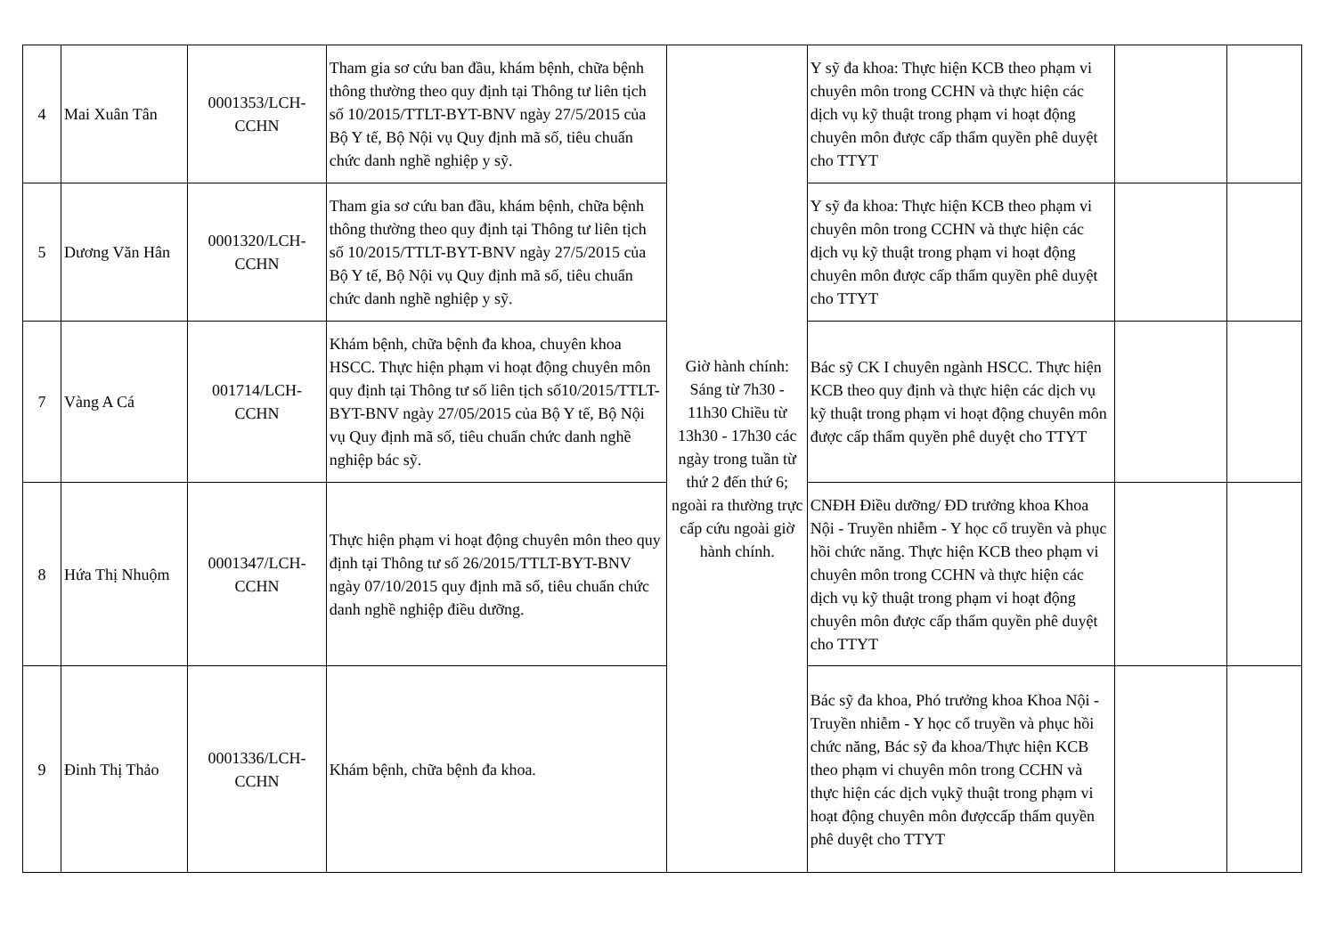| 4 | Mai Xuân Tân | 0001353/LCH-CCHN | Tham gia sơ cứu ban đầu, khám bệnh, chữa bệnh thông thường theo quy định tại Thông tư liên tịch số 10/2015/TTLT-BYT-BNV ngày 27/5/2015 của Bộ Y tế, Bộ Nội vụ Quy định mã số, tiêu chuẩn chức danh nghề nghiệp y sỹ. | Giờ hành chính: Sáng từ 7h30 - 11h30 Chiều từ 13h30 - 17h30 các ngày trong tuần từ thứ 2 đến thứ 6; ngoài ra thường trực cấp cứu ngoài giờ hành chính. | Y sỹ đa khoa: Thực hiện KCB theo phạm vi chuyên môn trong CCHN và thực hiện các dịch vụ kỹ thuật trong phạm vi hoạt động chuyên môn được cấp thẩm quyền phê duyệt cho TTYT | | |
| 5 | Dương Văn Hân | 0001320/LCH-CCHN | Tham gia sơ cứu ban đầu, khám bệnh, chữa bệnh thông thường theo quy định tại Thông tư liên tịch số 10/2015/TTLT-BYT-BNV ngày 27/5/2015 của Bộ Y tế, Bộ Nội vụ Quy định mã số, tiêu chuẩn chức danh nghề nghiệp y sỹ. | | Y sỹ đa khoa: Thực hiện KCB theo phạm vi chuyên môn trong CCHN và thực hiện các dịch vụ kỹ thuật trong phạm vi hoạt động chuyên môn được cấp thẩm quyền phê duyệt cho TTYT | | |
| 7 | Vàng A Cá | 001714/LCH-CCHN | Khám bệnh, chữa bệnh đa khoa, chuyên khoa HSCC. Thực hiện phạm vi hoạt động chuyên môn quy định tại Thông tư số liên tịch số10/2015/TTLT-BYT-BNV ngày 27/05/2015 của Bộ Y tế, Bộ Nội vụ Quy định mã số, tiêu chuẩn chức danh nghề nghiệp bác sỹ. | | Bác sỹ CK I chuyên ngành HSCC. Thực hiện KCB theo quy định và thực hiện các dịch vụ kỹ thuật trong phạm vi hoạt động chuyên môn được cấp thẩm quyền phê duyệt cho TTYT | | |
| 8 | Hứa Thị Nhuộm | 0001347/LCH-CCHN | Thực hiện phạm vi hoạt động chuyên môn theo quy định tại Thông tư số 26/2015/TTLT-BYT-BNV ngày 07/10/2015 quy định mã số, tiêu chuẩn chức danh nghề nghiệp điều dưỡng. | | CNĐH Điều dưỡng/ ĐD trưởng khoa Khoa Nội - Truyền nhiễm - Y học cổ truyền và phục hồi chức năng. Thực hiện KCB theo phạm vi chuyên môn trong CCHN và thực hiện các dịch vụ kỹ thuật trong phạm vi hoạt động chuyên môn được cấp thẩm quyền phê duyệt cho TTYT | | |
| 9 | Đinh Thị Thảo | 0001336/LCH-CCHN | Khám bệnh, chữa bệnh đa khoa. | | Bác sỹ đa khoa, Phó trưởng khoa Khoa Nội - Truyền nhiễm - Y học cổ truyền và phục hồi chức năng, Bác sỹ đa khoa/Thực hiện KCB theo phạm vi chuyên môn trong CCHN và thực hiện các dịch vụkỹ thuật trong phạm vi hoạt động chuyên môn đượccấp thẩm quyền phê duyệt cho TTYT | | |